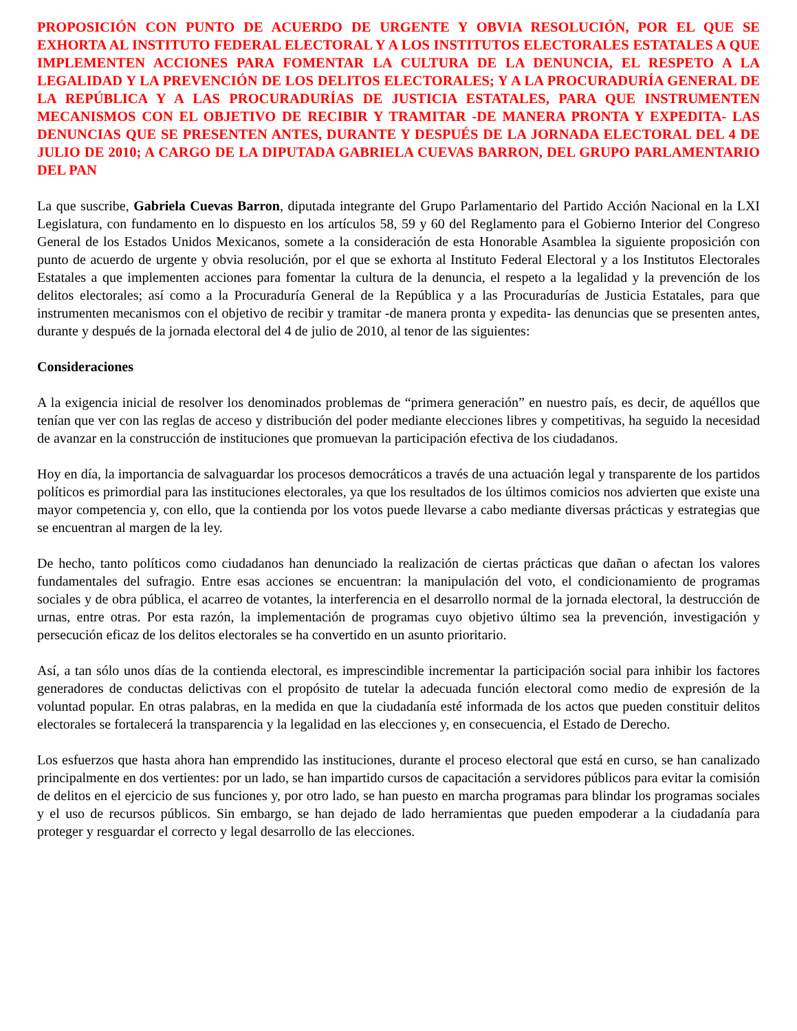PROPOSICIÓN CON PUNTO DE ACUERDO DE URGENTE Y OBVIA RESOLUCIÓN, POR EL QUE SE EXHORTA AL INSTITUTO FEDERAL ELECTORAL Y A LOS INSTITUTOS ELECTORALES ESTATALES A QUE IMPLEMENTEN ACCIONES PARA FOMENTAR LA CULTURA DE LA DENUNCIA, EL RESPETO A LA LEGALIDAD Y LA PREVENCIÓN DE LOS DELITOS ELECTORALES; Y A LA PROCURADURÍA GENERAL DE LA REPÚBLICA Y A LAS PROCURADURÍAS DE JUSTICIA ESTATALES, PARA QUE INSTRUMENTEN MECANISMOS CON EL OBJETIVO DE RECIBIR Y TRAMITAR -DE MANERA PRONTA Y EXPEDITA- LAS DENUNCIAS QUE SE PRESENTEN ANTES, DURANTE Y DESPUÉS DE LA JORNADA ELECTORAL DEL 4 DE JULIO DE 2010; A CARGO DE LA DIPUTADA GABRIELA CUEVAS BARRON, DEL GRUPO PARLAMENTARIO DEL PAN
La que suscribe, Gabriela Cuevas Barron, diputada integrante del Grupo Parlamentario del Partido Acción Nacional en la LXI Legislatura, con fundamento en lo dispuesto en los artículos 58, 59 y 60 del Reglamento para el Gobierno Interior del Congreso General de los Estados Unidos Mexicanos, somete a la consideración de esta Honorable Asamblea la siguiente proposición con punto de acuerdo de urgente y obvia resolución, por el que se exhorta al Instituto Federal Electoral y a los Institutos Electorales Estatales a que implementen acciones para fomentar la cultura de la denuncia, el respeto a la legalidad y la prevención de los delitos electorales; así como a la Procuraduría General de la República y a las Procuradurías de Justicia Estatales, para que instrumenten mecanismos con el objetivo de recibir y tramitar -de manera pronta y expedita- las denuncias que se presenten antes, durante y después de la jornada electoral del 4 de julio de 2010, al tenor de las siguientes:
Consideraciones
A la exigencia inicial de resolver los denominados problemas de “primera generación” en nuestro país, es decir, de aquéllos que tenían que ver con las reglas de acceso y distribución del poder mediante elecciones libres y competitivas, ha seguido la necesidad de avanzar en la construcción de instituciones que promuevan la participación efectiva de los ciudadanos.
Hoy en día, la importancia de salvaguardar los procesos democráticos a través de una actuación legal y transparente de los partidos políticos es primordial para las instituciones electorales, ya que los resultados de los últimos comicios nos advierten que existe una mayor competencia y, con ello, que la contienda por los votos puede llevarse a cabo mediante diversas prácticas y estrategias que se encuentran al margen de la ley.
De hecho, tanto políticos como ciudadanos han denunciado la realización de ciertas prácticas que dañan o afectan los valores fundamentales del sufragio. Entre esas acciones se encuentran: la manipulación del voto, el condicionamiento de programas sociales y de obra pública, el acarreo de votantes, la interferencia en el desarrollo normal de la jornada electoral, la destrucción de urnas, entre otras. Por esta razón, la implementación de programas cuyo objetivo último sea la prevención, investigación y persecución eficaz de los delitos electorales se ha convertido en un asunto prioritario.
Así, a tan sólo unos días de la contienda electoral, es imprescindible incrementar la participación social para inhibir los factores generadores de conductas delictivas con el propósito de tutelar la adecuada función electoral como medio de expresión de la voluntad popular. En otras palabras, en la medida en que la ciudadanía esté informada de los actos que pueden constituir delitos electorales se fortalecerá la transparencia y la legalidad en las elecciones y, en consecuencia, el Estado de Derecho.
Los esfuerzos que hasta ahora han emprendido las instituciones, durante el proceso electoral que está en curso, se han canalizado principalmente en dos vertientes: por un lado, se han impartido cursos de capacitación a servidores públicos para evitar la comisión de delitos en el ejercicio de sus funciones y, por otro lado, se han puesto en marcha programas para blindar los programas sociales y el uso de recursos públicos. Sin embargo, se han dejado de lado herramientas que pueden empoderar a la ciudadanía para proteger y resguardar el correcto y legal desarrollo de las elecciones.